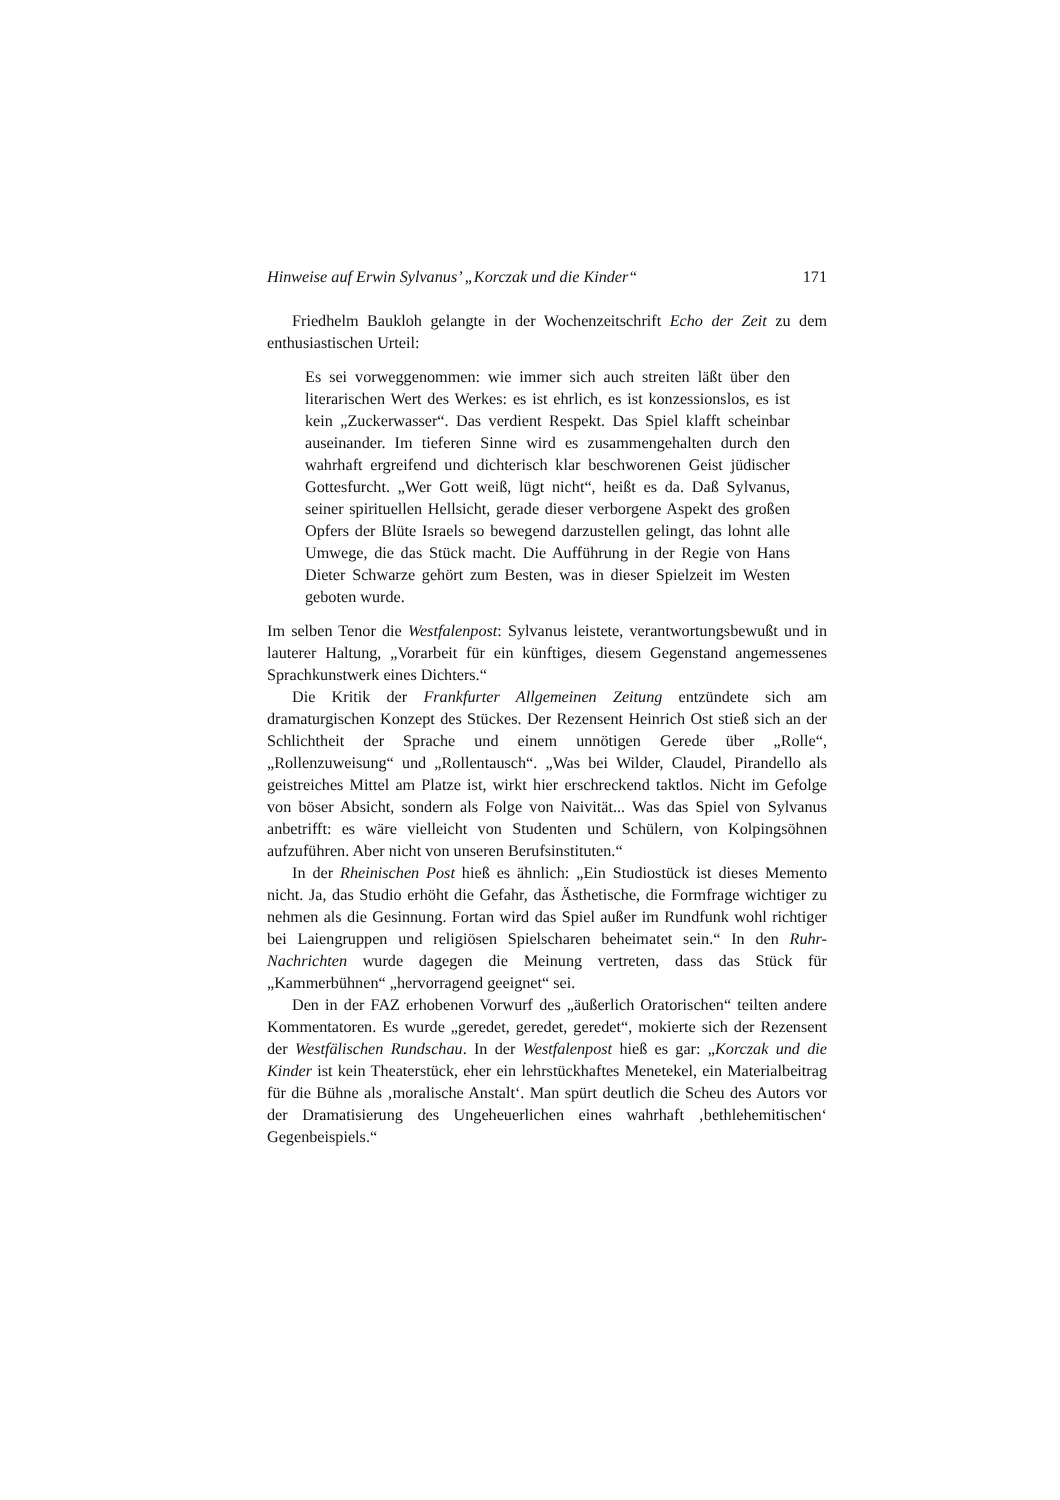Hinweise auf Erwin Sylvanus’ „Korczak und die Kinder“ 171
Friedhelm Baukloh gelangte in der Wochenzeitschrift Echo der Zeit zu dem enthusiastischen Urteil:
Es sei vorweggenommen: wie immer sich auch streiten läßt über den literarischen Wert des Werkes: es ist ehrlich, es ist konzessionslos, es ist kein „Zuckerwasser“. Das verdient Respekt. Das Spiel klafft scheinbar auseinander. Im tieferen Sinne wird es zusammengehalten durch den wahrhaft ergreifend und dichterisch klar beschworenen Geist jüdischer Gottesfurcht. „Wer Gott weiß, lügt nicht“, heißt es da. Daß Sylvanus, seiner spirituellen Hellsicht, gerade dieser verborgene Aspekt des großen Opfers der Blüte Israels so bewegend darzustellen gelingt, das lohnt alle Umwege, die das Stück macht. Die Aufführung in der Regie von Hans Dieter Schwarze gehört zum Besten, was in dieser Spielzeit im Westen geboten wurde.
Im selben Tenor die Westfalenpost: Sylvanus leistete, verantwortungsbewußt und in lauterer Haltung, „Vorarbeit für ein künftiges, diesem Gegenstand angemessenes Sprachkunstwerk eines Dichters.“
Die Kritik der Frankfurter Allgemeinen Zeitung entzündete sich am dramaturgischen Konzept des Stückes. Der Rezensent Heinrich Ost stieß sich an der Schlichtheit der Sprache und einem unnötigen Gerede über „Rolle“, „Rollenzuweisung“ und „Rollentausch“. „Was bei Wilder, Claudel, Pirandello als geistreiches Mittel am Platze ist, wirkt hier erschreckend taktlos. Nicht im Gefolge von böser Absicht, sondern als Folge von Naivität... Was das Spiel von Sylvanus anbetrifft: es wäre vielleicht von Studenten und Schülern, von Kolpingsöhnen aufzuführen. Aber nicht von unseren Berufsinstituten.“
In der Rheinischen Post hieß es ähnlich: „Ein Studiostück ist dieses Memento nicht. Ja, das Studio erhöht die Gefahr, das Ästhetische, die Formfrage wichtiger zu nehmen als die Gesinnung. Fortan wird das Spiel außer im Rundfunk wohl richtiger bei Laiengruppen und religiösen Spielscharen beheimatet sein.“ In den Ruhr-Nachrichten wurde dagegen die Meinung vertreten, dass das Stück für „Kammerbühnen“ „hervorragend geeignet“ sei.
Den in der FAZ erhobenen Vorwurf des „äußerlich Oratorischen“ teilten andere Kommentatoren. Es wurde „geredet, geredet, geredet“, mokierte sich der Rezensent der Westfälischen Rundschau. In der Westfalenpost hieß es gar: „Korczak und die Kinder ist kein Theaterstück, eher ein lehrstückhaftes Menetekel, ein Materialbeitrag für die Bühne als ‚moralische Anstalt‘. Man spürt deutlich die Scheu des Autors vor der Dramatisierung des Ungeheuerlichen eines wahrhaft ‚bethlehemitischen‘ Gegenbeispiels.“